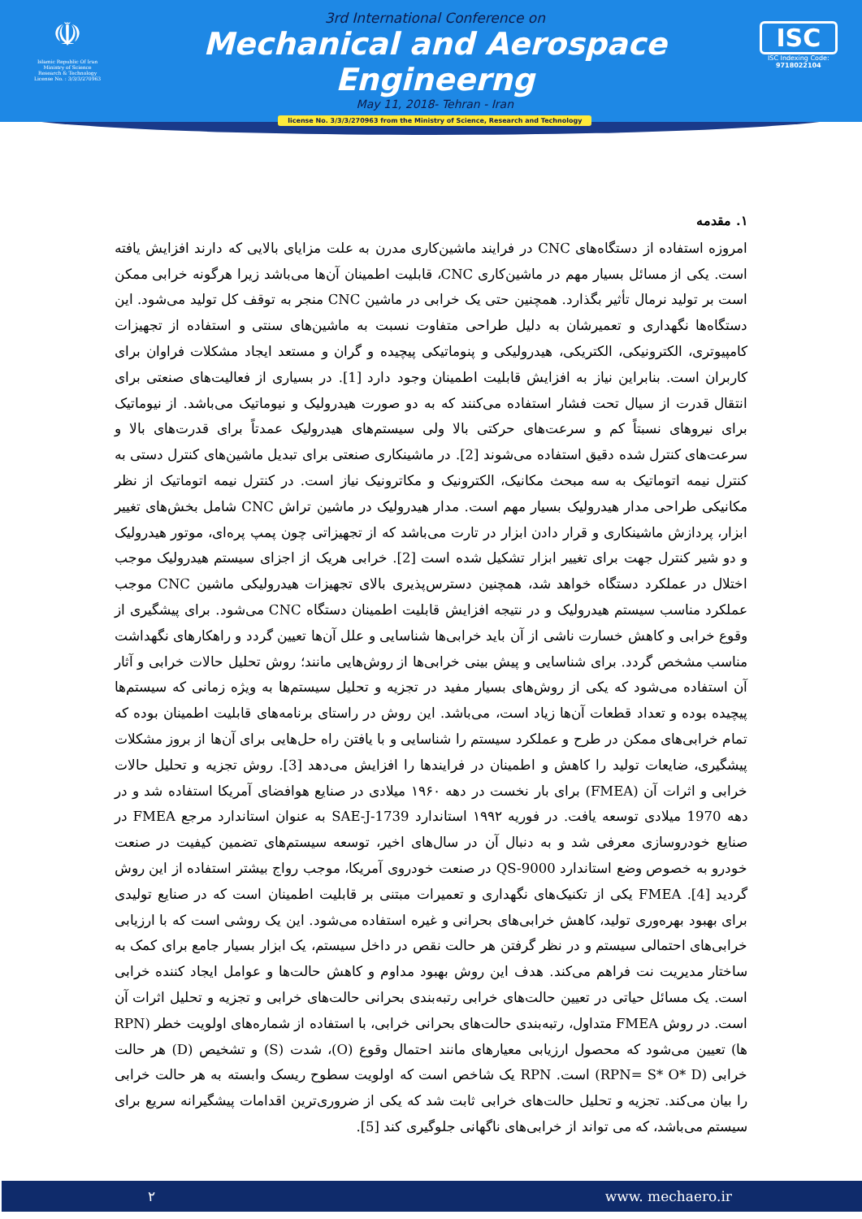☫
Islamic Republic Of Iran
Ministry of Science
Research & Technology
License No. : 3/3/3/270963
3rd International Conference on
Mechanical and Aerospace Engineerng
May 11, 2018- Tehran - Iran
license No. 3/3/3/270963 from the Ministry of Science, Research and Technology
ISC
ISC Indexing Code:
9718022104
۱. مقدمه
امروزه استفاده از دستگاه‌های CNC در فرایند ماشین‌کاری مدرن به علت مزایای بالایی که دارند افزایش یافته است. یکی از مسائل بسیار مهم در ماشین‌کاری CNC، قابلیت اطمینان آن‌ها می‌باشد زیرا هرگونه خرابی ممکن است بر تولید نرمال تأثیر بگذارد. همچنین حتی یک خرابی در ماشین CNC منجر به توقف کل تولید می‌شود. این دستگاه‌ها نگهداری و تعمیرشان به دلیل طراحی متفاوت نسبت به ماشین‌های سنتی و استفاده از تجهیزات کامپیوتری، الکترونیکی، الکتریکی، هیدرولیکی و پنوماتیکی پیچیده و گران و مستعد ایجاد مشکلات فراوان برای کاربران است. بنابراین نیاز به افزایش قابلیت اطمینان وجود دارد [1]. در بسیاری از فعالیت‌های صنعتی برای انتقال قدرت از سیال تحت فشار استفاده می‌کنند که به دو صورت هیدرولیک و نیوماتیک می‌باشد. از نیوماتیک برای نیروهای نسبتاً کم و سرعت‌های حرکتی بالا ولی سیستم‌های هیدرولیک عمدتاً برای قدرت‌های بالا و سرعت‌های کنترل شده دقیق استفاده می‌شوند [2]. در ماشینکاری صنعتی برای تبدیل ماشین‌های کنترل دستی به کنترل نیمه اتوماتیک به سه مبحث مکانیک، الکترونیک و مکاترونیک نیاز است. در کنترل نیمه اتوماتیک از نظر مکانیکی طراحی مدار هیدرولیک بسیار مهم است. مدار هیدرولیک در ماشین تراش CNC شامل بخش‌های تغییر ابزار، پردازش ماشینکاری و قرار دادن ابزار در تارت می‌باشد که از تجهیزاتی چون پمپ پره‌ای، موتور هیدرولیک و دو شیر کنترل جهت برای تغییر ابزار تشکیل شده است [2]. خرابی هریک از اجزای سیستم هیدرولیک موجب اختلال در عملکرد دستگاه خواهد شد، همچنین دسترس‌پذیری بالای تجهیزات هیدرولیکی ماشین CNC موجب عملکرد مناسب سیستم هیدرولیک و در نتیجه افزایش قابلیت اطمینان دستگاه CNC می‌شود. برای پیشگیری از وقوع خرابی و کاهش خسارت ناشی از آن باید خرابی‌ها شناسایی و علل آن‌ها تعیین گردد و راهکارهای نگهداشت مناسب مشخص گردد. برای شناسایی و پیش بینی خرابی‌ها از روش‌هایی مانند؛ روش تحلیل حالات خرابی و آثار آن استفاده می‌شود که یکی از روش‌های بسیار مفید در تجزیه و تحلیل سیستم‌ها به ویژه زمانی که سیستم‌ها پیچیده بوده و تعداد قطعات آن‌ها زیاد است، می‌باشد. این روش در راستای برنامه‌های قابلیت اطمینان بوده که تمام خرابی‌های ممکن در طرح و عملکرد سیستم را شناسایی و با یافتن راه حل‌هایی برای آن‌ها از بروز مشکلات پیشگیری، ضایعات تولید را کاهش و اطمینان در فرایندها را افزایش می‌دهد [3]. روش تجزیه و تحلیل حالات خرابی و اثرات آن (FMEA) برای بار نخست در دهه ۱۹۶۰ میلادی در صنایع هوافضای آمریکا استفاده شد و در دهه 1970 میلادی توسعه یافت. در فوریه ۱۹۹۲ استاندارد SAE-J-1739 به عنوان استاندارد مرجع FMEA در صنایع خودروسازی معرفی شد و به دنبال آن در سال‌های اخیر، توسعه سیستم‌های تضمین کیفیت در صنعت خودرو به خصوص وضع استاندارد QS-9000 در صنعت خودروی آمریکا، موجب رواج بیشتر استفاده از این روش گردید [4]. FMEA یکی از تکنیک‌های نگهداری و تعمیرات مبتنی بر قابلیت اطمینان است که در صنایع تولیدی برای بهبود بهره‌وری تولید، کاهش خرابی‌های بحرانی و غیره استفاده می‌شود. این یک روشی است که با ارزیابی خرابی‌های احتمالی سیستم و در نظر گرفتن هر حالت نقص در داخل سیستم، یک ابزار بسیار جامع برای کمک به ساختار مدیریت نت فراهم می‌کند. هدف این روش بهبود مداوم و کاهش حالت‌ها و عوامل ایجاد کننده خرابی است. یک مسائل حیاتی در تعیین حالت‌های خرابی رتبه‌بندی بحرانی حالت‌های خرابی و تجزیه و تحلیل اثرات آن است. در روش FMEA متداول، رتبه‌بندی حالت‌های بحرانی خرابی، با استفاده از شماره‌های اولویت خطر (RPN ها) تعیین می‌شود که محصول ارزیابی معیارهای مانند احتمال وقوع (O)، شدت (S) و تشخیص (D) هر حالت خرابی (RPN= S* O* D) است. RPN یک شاخص است که اولویت سطوح ریسک وابسته به هر حالت خرابی را بیان می‌کند. تجزیه و تحلیل حالت‌های خرابی ثابت شد که یکی از ضروری‌ترین اقدامات پیشگیرانه سریع برای سیستم می‌باشد، که می تواند از خرابی‌های ناگهانی جلوگیری کند [5].
۲ www. mechaero.ir